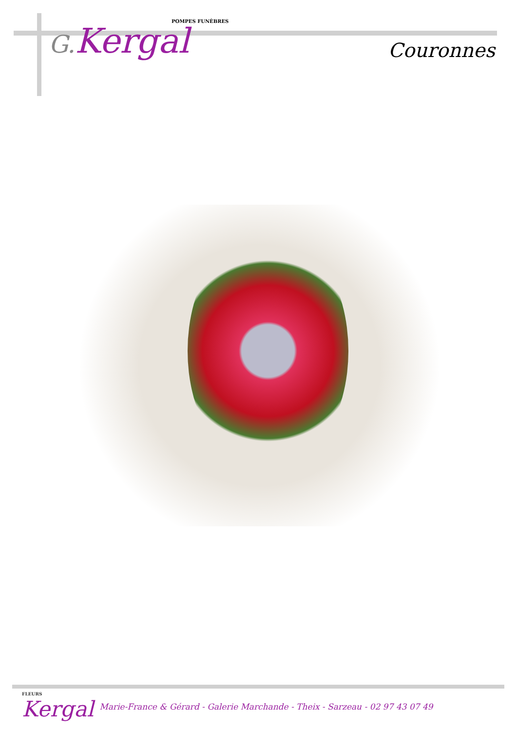POMPES FUNÈBRES
G. Kergal
Couronnes
FLEURS
Kergal
Marie-France & Gérard - Galerie Marchande - Theix - Sarzeau - 02 97 43 07 49